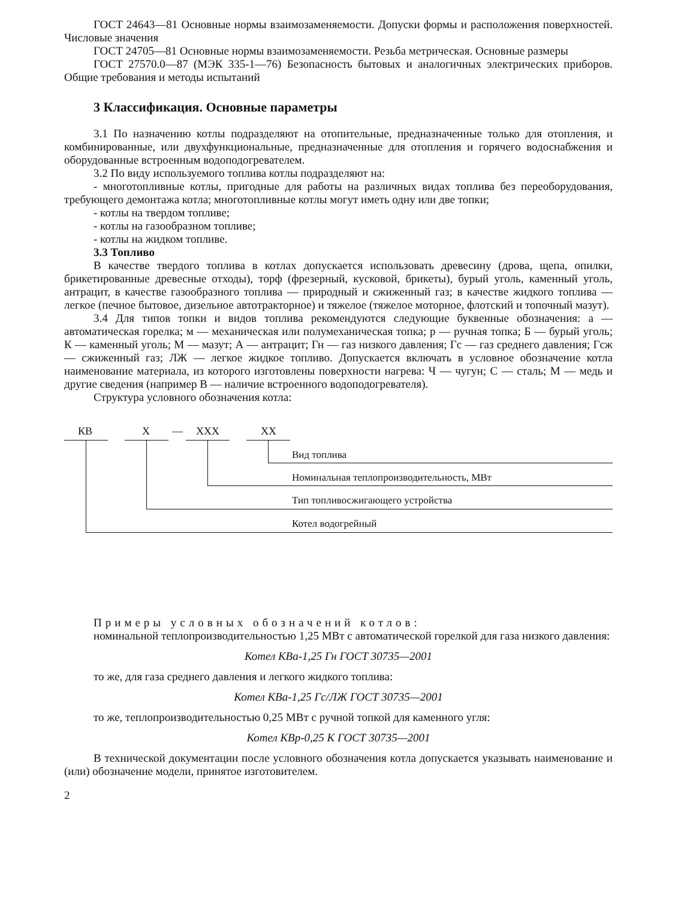ГОСТ 24643—81 Основные нормы взаимозаменяемости. Допуски формы и расположения поверхностей. Числовые значения
ГОСТ 24705—81 Основные нормы взаимозаменяемости. Резьба метрическая. Основные размеры
ГОСТ 27570.0—87 (МЭК 335-1—76) Безопасность бытовых и аналогичных электрических приборов. Общие требования и методы испытаний
3 Классификация. Основные параметры
3.1 По назначению котлы подразделяют на отопительные, предназначенные только для отопления, и комбинированные, или двухфункциональные, предназначенные для отопления и горячего водоснабжения и оборудованные встроенным водоподогревателем.
3.2 По виду используемого топлива котлы подразделяют на:
- многотопливные котлы, пригодные для работы на различных видах топлива без переоборудования, требующего демонтажа котла; многотопливные котлы могут иметь одну или две топки;
- котлы на твердом топливе;
- котлы на газообразном топливе;
- котлы на жидком топливе.
3.3 Топливо
В качестве твердого топлива в котлах допускается использовать древесину (дрова, щепа, опилки, брикетированные древесные отходы), торф (фрезерный, кусковой, брикеты), бурый уголь, каменный уголь, антрацит, в качестве газообразного топлива — природный и сжиженный газ; в качестве жидкого топлива — легкое (печное бытовое, дизельное автотракторное) и тяжелое (тяжелое моторное, флотский и топочный мазут).
3.4 Для типов топки и видов топлива рекомендуются следующие буквенные обозначения: а — автоматическая горелка; м — механическая или полумеханическая топка; р — ручная топка; Б — бурый уголь; К — каменный уголь; М — мазут; А — антрацит; Гн — газ низкого давления; Гс — газ среднего давления; Гсж — сжиженный газ; ЛЖ — легкое жидкое топливо. Допускается включать в условное обозначение котла наименование материала, из которого изготовлены поверхности нагрева: Ч — чугун; С — сталь; М — медь и другие сведения (например В — наличие встроенного водоподогревателя).
Структура условного обозначения котла:
КВ Х — ХХХ ХХ
Вид топлива
Номинальная теплопроизводительность, МВт
Тип топливосжигающего устройства
Котел водогрейный
Примеры условных обозначений котлов:
номинальной теплопроизводительностью 1,25 МВт с автоматической горелкой для газа низкого давления:
Котел КВа-1,25 Гн ГОСТ 30735—2001
то же, для газа среднего давления и легкого жидкого топлива:
Котел КВа-1,25 Гс/ЛЖ ГОСТ 30735—2001
то же, теплопроизводительностью 0,25 МВт с ручной топкой для каменного угля:
Котел КВр-0,25 К ГОСТ 30735—2001
В технической документации после условного обозначения котла допускается указывать наименование и (или) обозначение модели, принятое изготовителем.
2